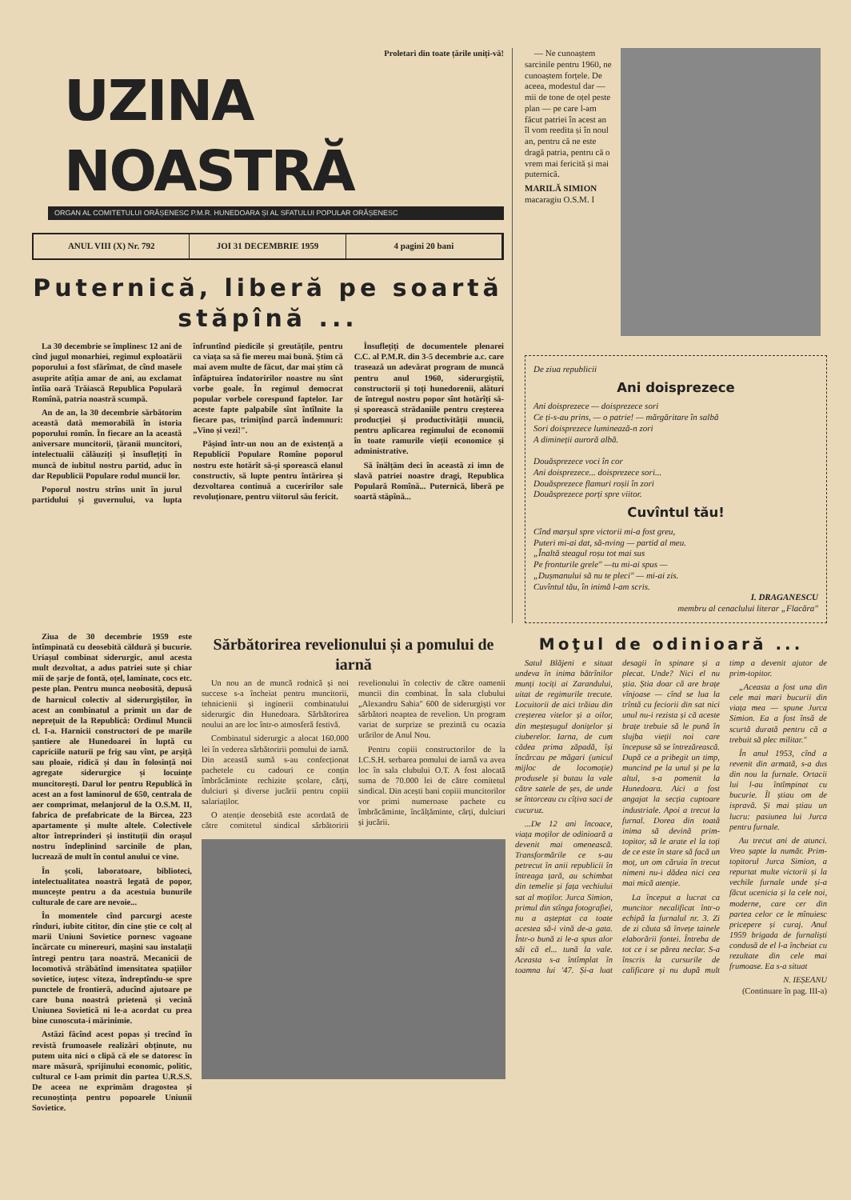Proletari din toate țările uniți-vă!
UZINA NOASTRĂ
ORGAN AL COMITETULUI ORĂȘENESC P.M.R. HUNEDOARA ȘI AL SFATULUI POPULAR ORĂȘENESC
ANUL VIII (X) Nr. 792 JOI 31 DECEMBRIE 1959 4 pagini 20 bani
Puternică, liberă pe soartă stăpînă ...
La 30 decembrie se împlinesc 12 ani de cînd jugul monarhiei, regimul exploatării poporului a fost sfărîmat, de cînd masele asuprite atîția amar de ani, au exclamat întîia oară Trăiască Republica Populară Romînă, patria noastră scumpă.
An de an, la 30 decembrie sărbătorim această dată memorabilă în istoria poporului romîn. În fiecare an la această aniversare muncitorii, țăranii muncitori, intelectualii călăuziți și însuflețiți în muncă de iubitul nostru partid, aduc în dar Republicii Populare rodul muncii lor.
Poporul nostru strîns unit în jurul partidului și guvernului, va lupta înfruntînd piedicile și greutățile, pentru ca viața sa să fie mereu mai bună. Știm că mai avem multe de făcut, dar mai știm că înfăptuirea îndatoririlor noastre nu sînt vorbe goale. În regimul democrat popular vorbele corespund faptelor. Iar aceste fapte palpabile sînt întîlnite la fiecare pas, trimițînd parcă îndemnuri: „Vino și vezi!".
Pășind într-un nou an de existență a Republicii Populare Romîne poporul nostru este hotărît să-și sporească elanul constructiv, să lupte pentru întărirea și dezvoltarea continuă a cuceririlor sale revoluționare, pentru viitorul său fericit.
Însuflețiți de documentele plenarei C.C. al P.M.R. din 3-5 decembrie a.c. care trasează un adevărat program de muncă pentru anul 1960, siderurgiștii, constructorii și toți hunedorenii, alături de întregul nostru popor sînt hotărîți să-și sporească strădaniile pentru creșterea producției și productivității muncii, pentru aplicarea regimului de economii în toate ramurile vieții economice și administrative.
Să înălțăm deci în această zi imn de slavă patriei noastre dragi, Republica Populară Romînă... Puternică, liberă pe soartă stăpînă...
— Ne cunoaștem sarcinile pentru 1960, ne cunoaștem forțele. De aceea, modestul dar — mii de tone de oțel peste plan — pe care l-am făcut patriei în acest an îl vom reedita și în noul an, pentru că ne este dragă patria, pentru că o vrem mai fericită și mai puternică.
MARILĂ SIMION
macaragiu O.S.M. I
De ziua republicii
Ani doisprezece
Ani doisprezece — doisprezece sori
Ce ți-s-au prins, — o patrie! — mărgăritare în salbă
Sori doisprezece luminează-n zori
A dimineții auroră albă.
Douăsprezece voci în cor
Ani doisprezece... doisprezece sori...
Douăsprezece flamuri roșii în zori
Douăsprezece porți spre viitor.
Cuvîntul tău!
Cînd marșul spre victorii mi-a fost greu,
Puteri mi-ai dat, să-nving — partid al meu.
„Înaltă steagul roșu tot mai sus
Pe fronturile grele" —tu mi-ai spus —
„Dușmanului să nu te pleci" — mi-ai zis.
Cuvîntul tău, în inimă l-am scris.
I. DRAGANESCU
membru al cenaclului literar „Flacăra"
Ziua de 30 decembrie 1959 este întîmpinată cu deosebită căldură și bucurie. Uriașul combinat siderurgic, anul acesta mult dezvoltat, a adus patriei sute și chiar mii de șarje de fontă, oțel, laminate, cocs etc. peste plan. Pentru munca neobosită, depusă de harnicul colectiv al siderurgiștilor, în acest an combinatul a primit un dar de neprețuit de la Republică: Ordinul Muncii cl. I-a. Harnicii constructori de pe marile șantiere ale Hunedoarei în luptă cu capriciile naturii pe frig sau vînt, pe arșiță sau ploaie, ridică și dau în folosință noi agregate siderurgice și locuințe muncitorești. Darul lor pentru Republică în acest an a fost laminorul de 650, centrala de aer comprimat, melanjorul de la O.S.M. II, fabrica de prefabricate de la Bircea, 223 apartamente și multe altele. Colectivele altor întreprinderi și instituții din orașul nostru îndeplinind sarcinile de plan, lucrează de mult în contul anului ce vine.
În școli, laboratoare, biblioteci, intelectualitatea noastră legată de popor, muncește pentru a da acestuia bunurile culturale de care are nevoie...
În momentele cînd parcurgi aceste rînduri, iubite cititor, din cine știe ce colț al marii Uniuni Sovietice pornesc vagoane încărcate cu minereuri, mașini sau instalații întregi pentru țara noastră. Mecanicii de locomotivă străbătînd imensitatea spațiilor sovietice, iuțesc viteza, îndreptîndu-se spre punctele de frontieră, aducînd ajutoare pe care buna noastră prietenă și vecină Uniunea Sovietică ni le-a acordat cu prea bine cunoscuta-i mărinimie.
Astăzi făcînd acest popas și trecînd în revistă frumoasele realizări obținute, nu putem uita nici o clipă că ele se datoresc în mare măsură, sprijinului economic, politic, cultural ce l-am primit din partea U.R.S.S. De aceea ne exprimăm dragostea și recunoștința pentru popoarele Uniunii Sovietice.
Sărbătorirea revelionului și a pomului de iarnă
Un nou an de muncă rodnică și noi succese s-a încheiat pentru muncitorii, tehnicienii și inginerii combinatului siderurgic din Hunedoara. Sărbătorirea noului an are loc într-o atmosferă festivă.
Combinatul siderurgic a alocat 160.000 lei în vederea sărbătoririi pomului de iarnă. Din această sumă s-au confecționat pachetele cu cadouri ce conțin îmbrăcăminte rechizite școlare, cărți, dulciuri și diverse jucării pentru copiii salariaților.
O atenție deosebită este acordată de către comitetul sindical sărbătoririi revelionului în colectiv de către oamenii muncii din combinat. În sala clubului „Alexandru Sahia" 600 de siderurgiști vor sărbători noaptea de revelion. Un program variat de surprize se prezintă cu ocazia urărilor de Anul Nou.
Pentru copiii constructorilor de la I.C.S.H. serbarea pomului de iarnă va avea loc în sala clubului O.T. A fost alocată suma de 70.000 lei de către comitetul sindical. Din acești bani copiii muncitorilor vor primi numeroase pachete cu îmbrăcăminte, încălțăminte, cărți, dulciuri și jucării.
Moţul de odinioară ...
Satul Blăjeni e situat undeva în inima bătrînilor munți tociți ai Zarandului, uitat de regimurile trecute. Locuitorii de aici trăiau din creșterea vitelor și a oilor, din meșteșugul donițelor și ciuberelor. Iarna, de cum cădea prima zăpadă, își încărcau pe măgari (unicul mijloc de locomoție) produsele și butau la vale către satele de șes, de unde se întorceau cu cîțiva saci de cucuruz.
...De 12 ani încoace, viața moților de odinioară a devenit mai omenească. Transformările ce s-au petrecut în anii republicii în întreaga țară, au schimbat din temelie și fața vechiului sat al moților. Jurca Simion, primul din stînga fotografiei, nu a așteptat ca toate acestea să-i vină de-a gata. Într-o bună zi le-a spus alor săi că el... tună la vale. Aceasta s-a întîmplat în toamna lui '47. Și-a luat desagii în spinare și a plecat. Unde? Nici el nu știa. Știa doar că are brațe vînjoase — cînd se lua la trîntă cu feciorii din sat nici unul nu-i rezista și că aceste brațe trebuie să le pună în slujba vieții noi care începuse să se întrezărească. După ce a pribegit un timp, muncind pe la unul și pe la altul, s-a pomenit la Hunedoara. Aici a fost angajat la secția cuptoare industriale. Apoi a trecut la furnal. Dorea din toată inima să devină prim-topitor, să le arate el la toți de ce este în stare să facă un moț, un om căruia în trecut nimeni nu-i dădea nici cea mai mică atenție.
La început a lucrat ca muncitor necalificat într-o echipă la furnalul nr. 3. Zi de zi căuta să învețe tainele elaborării fontei. Întreba de tot ce i se părea neclar. S-a înscris la cursurile de calificare și nu după mult timp a devenit ajutor de prim-topitor.
„Aceasta a fost una din cele mai mari bucurii din viața mea — spune Jurca Simion. Ea a fost însă de scurtă durată pentru că a trebuit să plec militar."
În anul 1953, cînd a revenit din armată, s-a dus din nou la furnale. Ortacii lui l-au întîmpinat cu bucurie. Îl știau om de ispravă. Și mai știau un lucru: pasiunea lui Jurca pentru furnale.
Au trecut ani de atunci. Vreo șapte la număr. Prim-topitorul Jurca Simion, a repurtat multe victorii și la vechile furnale unde și-a făcut ucenicia și la cele noi, moderne, care cer din partea celor ce le mînuiesc pricepere și curaj. Anul 1959 brigada de furnaliști condusă de el l-a încheiat cu rezultate din cele mai frumoase. Ea s-a situat
N. IEȘEANU
(Continuare în pag. III-a)